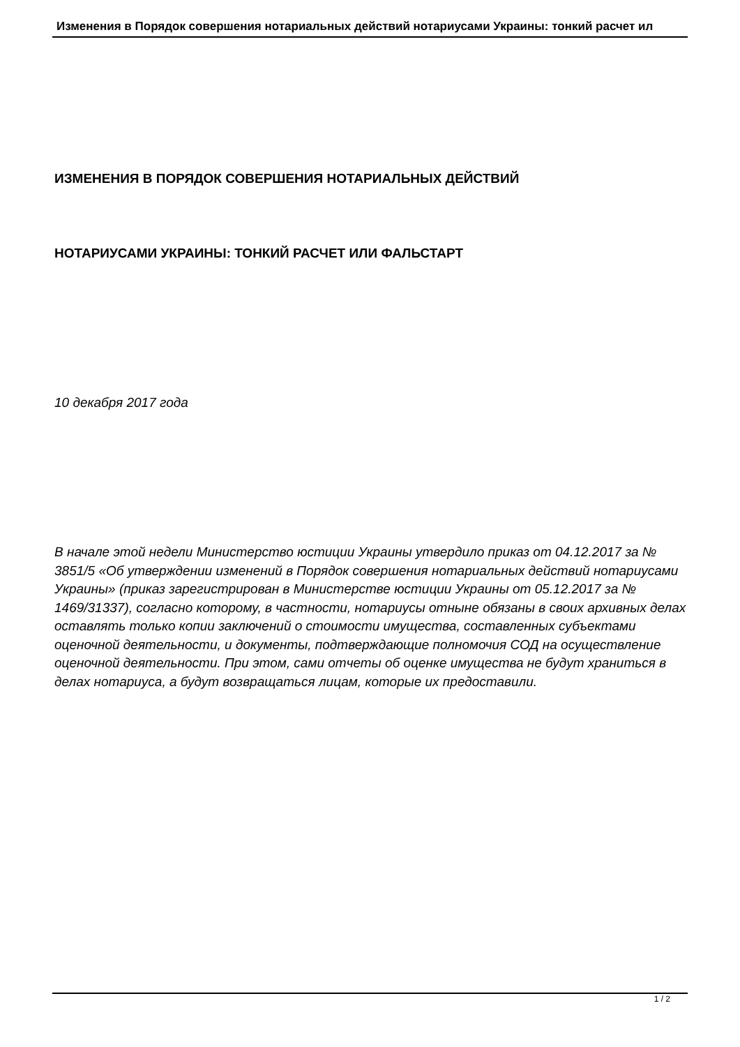Изменения в Порядок совершения нотариальных действий нотариусами Украины: тонкий расчет ил
ИЗМЕНЕНИЯ В ПОРЯДОК СОВЕРШЕНИЯ НОТАРИАЛЬНЫХ ДЕЙСТВИЙ
НОТАРИУСАМИ УКРАИНЫ: ТОНКИЙ РАСЧЕТ ИЛИ ФАЛЬСТАРТ
10 декабря 2017 года
В начале этой недели Министерство юстиции Украины утвердило приказ от 04.12.2017 за № 3851/5 «Об утверждении изменений в Порядок совершения нотариальных действий нотариусами Украины» (приказ зарегистрирован в Министерстве юстиции Украины от 05.12.2017 за № 1469/31337), согласно которому, в частности, нотариусы отныне обязаны в своих архивных делах оставлять только копии заключений о стоимости имущества, составленных субъектами оценочной деятельности, и документы, подтверждающие полномочия СОД на осуществление оценочной деятельности. При этом, сами отчеты об оценке имущества не будут храниться в делах нотариуса, а будут возвращаться лицам, которые их предоставили.
1 / 2